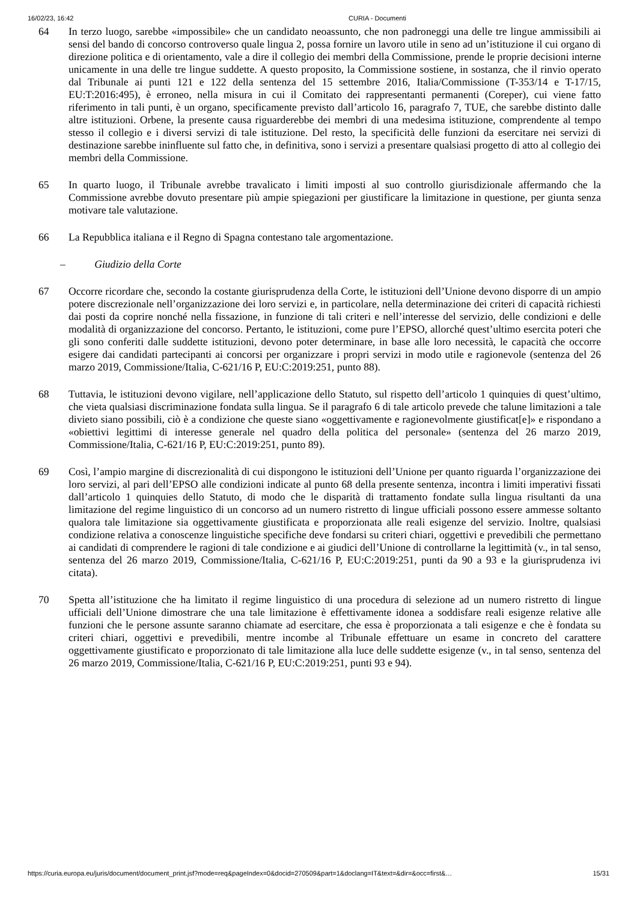16/02/23, 16:42 CURIA - Documenti
64 In terzo luogo, sarebbe «impossibile» che un candidato neoassunto, che non padroneggi una delle tre lingue ammissibili ai sensi del bando di concorso controverso quale lingua 2, possa fornire un lavoro utile in seno ad un’istituzione il cui organo di direzione politica e di orientamento, vale a dire il collegio dei membri della Commissione, prende le proprie decisioni interne unicamente in una delle tre lingue suddette. A questo proposito, la Commissione sostiene, in sostanza, che il rinvio operato dal Tribunale ai punti 121 e 122 della sentenza del 15 settembre 2016, Italia/Commissione (T-353/14 e T-17/15, EU:T:2016:495), è erroneo, nella misura in cui il Comitato dei rappresentanti permanenti (Coreper), cui viene fatto riferimento in tali punti, è un organo, specificamente previsto dall’articolo 16, paragrafo 7, TUE, che sarebbe distinto dalle altre istituzioni. Orbene, la presente causa riguarderebbe dei membri di una medesima istituzione, comprendente al tempo stesso il collegio e i diversi servizi di tale istituzione. Del resto, la specificità delle funzioni da esercitare nei servizi di destinazione sarebbe ininfluente sul fatto che, in definitiva, sono i servizi a presentare qualsiasi progetto di atto al collegio dei membri della Commissione.
65 In quarto luogo, il Tribunale avrebbe travalicato i limiti imposti al suo controllo giurisdizionale affermando che la Commissione avrebbe dovuto presentare più ampie spiegazioni per giustificare la limitazione in questione, per giunta senza motivare tale valutazione.
66 La Repubblica italiana e il Regno di Spagna contestano tale argomentazione.
– Giudizio della Corte
67 Occorre ricordare che, secondo la costante giurisprudenza della Corte, le istituzioni dell’Unione devono disporre di un ampio potere discrezionale nell’organizzazione dei loro servizi e, in particolare, nella determinazione dei criteri di capacità richiesti dai posti da coprire nonché nella fissazione, in funzione di tali criteri e nell’interesse del servizio, delle condizioni e delle modalità di organizzazione del concorso. Pertanto, le istituzioni, come pure l’EPSO, allorché quest’ultimo esercita poteri che gli sono conferiti dalle suddette istituzioni, devono poter determinare, in base alle loro necessità, le capacità che occorre esigere dai candidati partecipanti ai concorsi per organizzare i propri servizi in modo utile e ragionevole (sentenza del 26 marzo 2019, Commissione/Italia, C-621/16 P, EU:C:2019:251, punto 88).
68 Tuttavia, le istituzioni devono vigilare, nell’applicazione dello Statuto, sul rispetto dell’articolo 1 quinquies di quest’ultimo, che vieta qualsiasi discriminazione fondata sulla lingua. Se il paragrafo 6 di tale articolo prevede che talune limitazioni a tale divieto siano possibili, ciò è a condizione che queste siano «oggettivamente e ragionevolmente giustificat[e]» e rispondano a «obiettivi legittimi di interesse generale nel quadro della politica del personale» (sentenza del 26 marzo 2019, Commissione/Italia, C-621/16 P, EU:C:2019:251, punto 89).
69 Così, l’ampio margine di discrezionalità di cui dispongono le istituzioni dell’Unione per quanto riguarda l’organizzazione dei loro servizi, al pari dell’EPSO alle condizioni indicate al punto 68 della presente sentenza, incontra i limiti imperativi fissati dall’articolo 1 quinquies dello Statuto, di modo che le disparità di trattamento fondate sulla lingua risultanti da una limitazione del regime linguistico di un concorso ad un numero ristretto di lingue ufficiali possono essere ammesse soltanto qualora tale limitazione sia oggettivamente giustificata e proporzionata alle reali esigenze del servizio. Inoltre, qualsiasi condizione relativa a conoscenze linguistiche specifiche deve fondarsi su criteri chiari, oggettivi e prevedibili che permettano ai candidati di comprendere le ragioni di tale condizione e ai giudici dell’Unione di controllarne la legittimità (v., in tal senso, sentenza del 26 marzo 2019, Commissione/Italia, C-621/16 P, EU:C:2019:251, punti da 90 a 93 e la giurisprudenza ivi citata).
70 Spetta all’istituzione che ha limitato il regime linguistico di una procedura di selezione ad un numero ristretto di lingue ufficiali dell’Unione dimostrare che una tale limitazione è effettivamente idonea a soddisfare reali esigenze relative alle funzioni che le persone assunte saranno chiamate ad esercitare, che essa è proporzionata a tali esigenze e che è fondata su criteri chiari, oggettivi e prevedibili, mentre incombe al Tribunale effettuare un esame in concreto del carattere oggettivamente giustificato e proporzionato di tale limitazione alla luce delle suddette esigenze (v., in tal senso, sentenza del 26 marzo 2019, Commissione/Italia, C-621/16 P, EU:C:2019:251, punti 93 e 94).
https://curia.europa.eu/juris/document/document_print.jsf?mode=req&pageIndex=0&docid=270509&part=1&doclang=IT&text=&dir=&occ=first&… 15/31